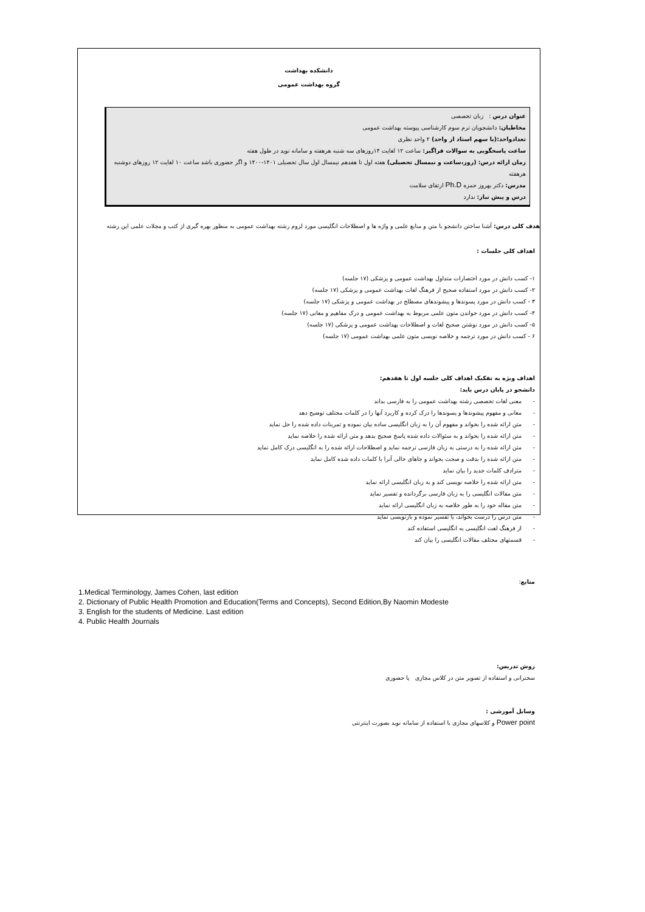دانشکده بهداشت
گروه بهداشت عمومی
عنوان درس : زبان تخصصی
مخاطبان: دانشجویان ترم سوم کارشناسی پیوسته بهداشت عمومی
تعدادواحد:(یا سهم استاد از واحد) ۲ واحد نظری
ساعت پاسخگویی به سوالات فراگیر: ساعت ۱۲ لغایت ۱۴روزهای سه شنبه هرهفته و سامانه نوید در طول هفته
زمان ارائه درس: (روز،ساعت و نیمسال تحصیلی) هفته اول تا هفدهم نیمسال اول سال تحصیلی ۱۴۰۱-۱۴۰۰ و اگر حضوری باشد ساعت ۱۰ لغایت ۱۲ روزهای دوشنبه هرهفته
مدرس: دکتر بهروز حمزه Ph.D ارتقای سلامت
درس و پیش نیاز: ندارد
هدف کلی درس: آشنا ساختن دانشجو با متن و منابع علمی و واژه ها و اصطلاحات انگلیسی مورد لزوم رشته بهداشت عمومی به منظور بهره گیری از کتب و مجلات علمی این رشته
اهداف کلی جلسات :
۱- کسب دانش در مورد اختصارات متداول بهداشت عمومی و پزشکی (۱۷ جلسه)
۲- کسب دانش در مورد استفاده صحیح از فرهنگ لغات بهداشت عمومی و پزشکی (۱۷ جلسه)
۳ - کسب دانش در مورد پسوندها و پیشوندهای مصطلح در بهداشت عمومی و پزشکی (۱۷ جلسه)
۴- کسب دانش در مورد خواندن متون علمی مربوط به بهداشت عمومی و درک مفاهیم و معانی (۱۷ جلسه)
۵- کسب دانش در مورد نوشتن صحیح لغات و اصطلاحات بهداشت عمومی و پزشکی (۱۷ جلسه)
۶ - کسب دانش در مورد ترجمه و خلاصه نویسی متون علمی بهداشت عمومی (۱۷ جلسه)
اهداف ویژه به تفکیک اهداف کلی جلسه اول تا هفدهم:
دانشجو در پایان درس باید:
- معنی لغات تخصصی رشته بهداشت عمومی را به فارسی بداند
- معانی و مفهوم پیشوندها و پسوندها را درک کرده و کاربرد آنها را در کلمات مختلف توضیح دهد
- متن ارائه شده را بخواند و مفهوم آن را به زبان انگلیسی ساده بیان نموده و تمرینات داده شده را حل نماید
- متن ارائه شده را بخواند و به سئوالات داده شده پاسخ صحیح بدهد و متن ارائه شده را خلاصه نماید
- متن ارائه شده را به درستی به زبان فارسی ترجمه نماید و اصطلاحات ارائه شده را به انگلیسی درک کامل نماید
- متن ارائه شده را بدقت و صحت بخواند و جاهای خالی آنرا با کلمات داده شده کامل نماید
- مترادف کلمات جدید را بیان نماید
- متن ارائه شده را خلاصه نویسی کند و به زبان انگلیسی ارائه نماید
- متن مقالات انگلیسی را به زبان فارسی برگردانده و تفسیر نماید
- متن مقاله خود را به طور خلاصه به زبان انگلیسی ارائه نماید
- متن درس را درست بخواند، یا تفسیر نموده و بازنویسی نماید
- از فرهنگ لغت انگلیسی به انگلیسی استفاده کند
- قسمتهای مختلف مقالات انگلیسی را بیان کند
منابع:
1.Medical Terminology, James Cohen, last edition
2. Dictionary of Public Health Promotion and Education(Terms and Concepts), Second Edition,By Naomin Modeste
3. English for the students of Medicine. Last edition
4. Public Health Journals
روش تدریس:
سخنرانی و استفاده از تصویر متن در کلاس مجازی یا حضوری
وسایل آموزشی :
Power point و کلاسهای مجازی با استفاده از سامانه نوید بصورت اینترنتی